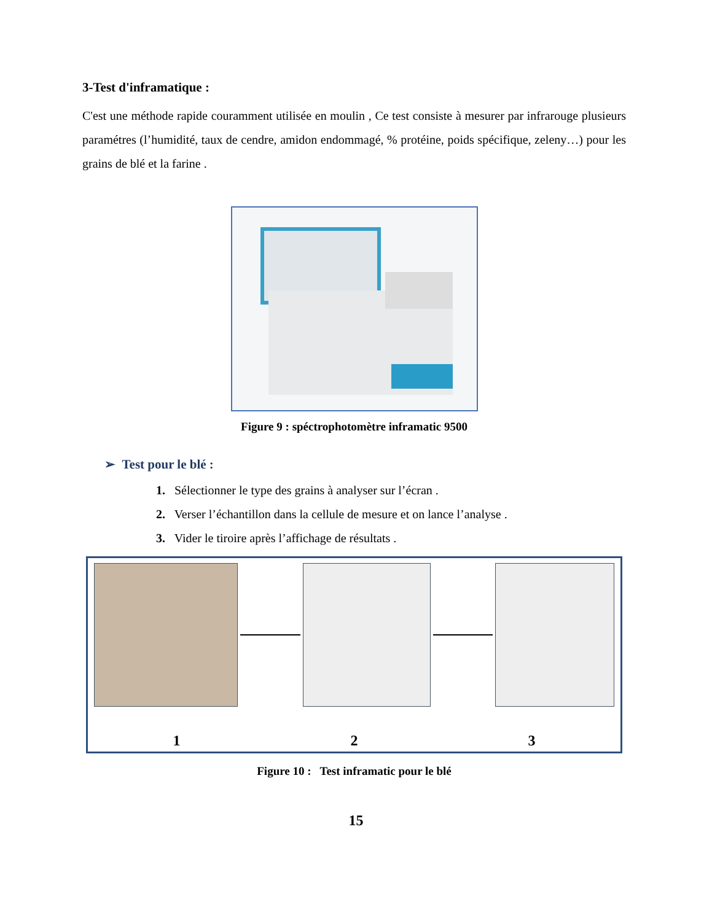3-Test d'inframatique :
C'est une méthode rapide couramment utilisée en moulin , Ce test consiste à mesurer par infrarouge plusieurs paramétres (l’humidité, taux de cendre, amidon endommagé, % protéine, poids spécifique, zeleny…) pour les grains de blé et la farine .
Figure 9 : spéctrophotomètre inframatic 9500
➢ Test pour le blé :
1. Sélectionner le type des grains à analyser sur l’écran .
2. Verser l’échantillon dans la cellule de mesure et on lance l’analyse .
3. Vider le tiroire après l’affichage de résultats .
1 2 3
Figure 10 : Test inframatic pour le blé
15